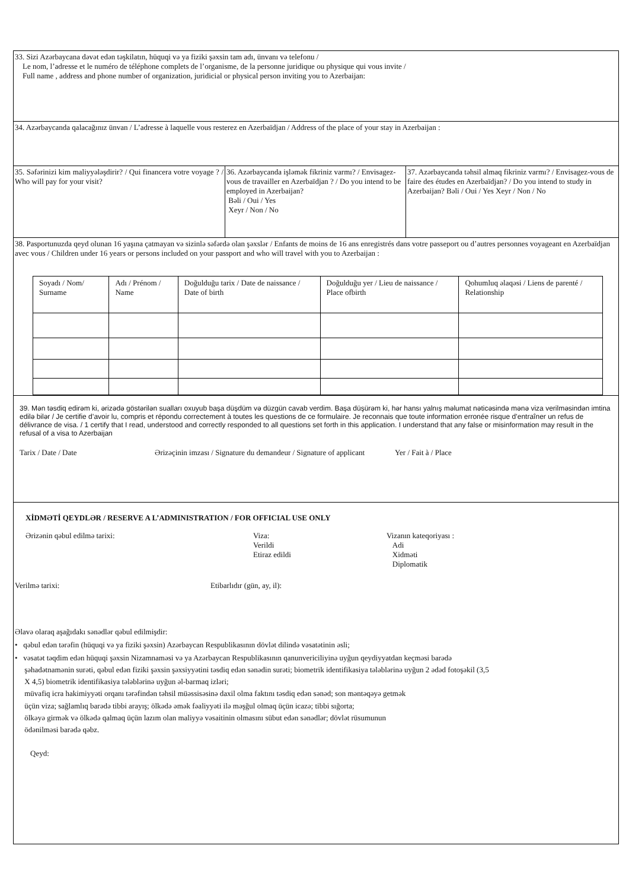33. Sizi Azərbaycana dəvət edən təşkilatın, hüquqi və ya fiziki şəxsin tam adı, ünvanı və telefonu /
Le nom, l’adresse et le numéro de téléphone complets de l’organisme, de la personne juridique ou physique qui vous invite /
Full name , address and phone number of organization, juridicial or physical person inviting you to Azerbaijan:
34. Azərbaycanda qalacağınız ünvan / L’adresse à laquelle vous resterez en Azerbaïdjan / Address of the place of your stay in Azerbaijan :
35. Səfərinizi kim maliyyələşdirir? / Qui financera votre voyage ? / Who will pay for your visit?
36. Azərbaycanda işləmək fikriniz varmı? / Envisagez-vous de travailler en Azerbaïdjan ? / Do you intend to be employed in Azerbaijan?
Bəli / Oui / Yes
Xeyr / Non / No
37. Azərbaycanda təhsil almaq fikriniz varmı? / Envisagez-vous de faire des études en Azerbaïdjan? / Do you intend to study in Azerbaijan? Bəli / Oui / Yes Xeyr / Non / No
38. Pasportunuzda qeyd olunan 16 yaşına çatmayan və sizinlə səfərdə olan şəxslər / Enfants de moins de 16 ans enregistrés dans votre passeport ou d’autres personnes voyageant en Azerbaïdjan avec vous / Children under 16 years or persons included on your passport and who will travel with you to Azerbaijan :
| Soyadı / Nom/ Surname | Adı / Prénom / Name | Doğulduğu tarix / Date de naissance / Date of birth | Doğulduğu yer / Lieu de naissance / Place ofbirth | Qohumluq əlaqəsi / Liens de parenté / Relationship |
39. Mən təsdiq edirəm ki, ərizədə göstərilən sualları oxuyub başa düşdüm və düzgün cavab verdim. Başa düşürəm ki, hər hansı yalnış məlumat nəticəsində mənə viza verilməsindən imtina edilə bilər / Je certifie d’avoir lu, compris et répondu correctement à toutes les questions de ce formulaire. Je reconnais que toute information erronée risque d’entraîner un refus de délivrance de visa. / 1 certify that I read, understood and correctly responded to all questions set forth in this application. I understand that any false or misinformation may result in the refusal of a visa to Azerbaijan
Tarix / Date / Date Ərizəçinin imzası / Signature du demandeur / Signature of applicant Yer / Fait à / Place
XİDMƏTİ QEYDLƏR / RESERVE A L’ADMINISTRATION / FOR OFFICIAL USE ONLY
Ərizənin qəbul edilmə tarixi: Viza:
Verildi
Etiraz edildi
Vizanın kateqoriyası :
Adi
Xidməti
Diplomatik
Verilmə tarixi: Etibarlıdır (gün, ay, il):
Əlavə olaraq aşağıdakı sənədlər qəbul edilmişdir:
• qəbul edən tərəfin (hüquqi və ya fiziki şəxsin) Azərbaycan Respublikasının dövlət dilində vəsatətinin əsli;
• vəsatət təqdim edən hüquqi şəxsin Nizamnaməsi və ya Azərbaycan Respublikasının qanunvericiliyinə uyğun qeydiyyatdan keçməsi barədə
şəhadətnamənin surəti, qəbul edən fiziki şəxsin şəxsiyyətini təsdiq edən sənədin surəti; biometrik identifikasiya tələblərinə uyğun 2 ədəd fotoşəkil (3,5
X 4,5) biometrik identifikasiya tələblərinə uyğun əl-barmaq izləri;
müvafiq icra hakimiyyəti orqanı tərəfindən təhsil müəssisəsinə daxil olma faktını təsdiq edən sənəd; son məntəqəyə getmək
üçün viza; sağlamlıq barədə tibbi arayış; ölkədə əmək fəaliyyəti ilə məşğul olmaq üçün icazə; tibbi sığorta;
ölkəyə girmək və ölkədə qalmaq üçün lazım olan maliyyə vəsaitinin olmasını sübut edən sənədlər; dövlət rüsumunun
ödənilməsi barədə qəbz.
Qeyd: